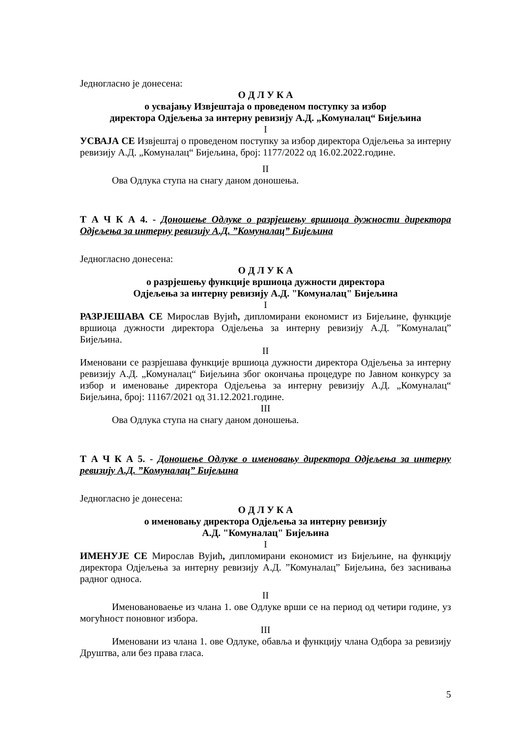Једногласно је донесена:
О Д Л У К А
о усвајању Извјештаја о проведеном поступку за избор
директора Одјељења за интерну ревизију А.Д. „Комуналац“ Бијељина
I
УСВАЈА СЕ Извјештај о проведеном поступку за избор директора Одјељења за интерну ревизију А.Д. „Комуналац“ Бијељина, број: 1177/2022 од 16.02.2022.године.
II
Ова Одлука ступа на снагу даном доношења.
Т А Ч К А 4. - Доношење Одлуке о разрјешењу вршиоца дужности директора Одјељења за интерну ревизију А.Д. ”Комуналац” Бијељина
Једногласно донесена:
О Д Л У К А
о разрјешењу функције вршиоца дужности директора
Одјељења за интерну ревизију А.Д. "Комуналац" Бијељина
I
РАЗРЈЕШАВА СЕ Мирослав Вујић, дипломирани економист из Бијељине, функције вршиоца дужности директора Одјељења за интерну ревизију А.Д. ”Комуналац” Бијељина.
II
Именовани се разрјешава функције вршиоца дужности директора Одјељења за интерну ревизију А.Д. „Комуналац“ Бијељина због окончања процедуре по Јавном конкурсу за избор и именовање директора Одјељења за интерну ревизију А.Д. „Комуналац“ Бијељина, број: 11167/2021 од 31.12.2021.године.
III
Ова Одлука ступа на снагу даном доношења.
Т А Ч К А 5. - Доношење Одлуке о именовању директора Одјељења за интерну ревизију А.Д. ”Комуналац” Бијељина
Једногласно је донесена:
О Д Л У К А
о именовању директора Одјељења за интерну ревизију
А.Д. "Комуналац" Бијељина
I
ИМЕНУЈЕ СЕ Мирослав Вујић, дипломирани економист из Бијељине, на функцију директора Одјељења за интерну ревизију А.Д. ”Комуналац” Бијељина, без заснивања радног односа.
II
Именовановаење из члана 1. ове Одлуке врши се на период од четири године, уз могућност поновног избора.
III
Именовани из члана 1. ове Одлуке, обавља и функцију члана Одбора за ревизију Друштва, али без права гласа.
5